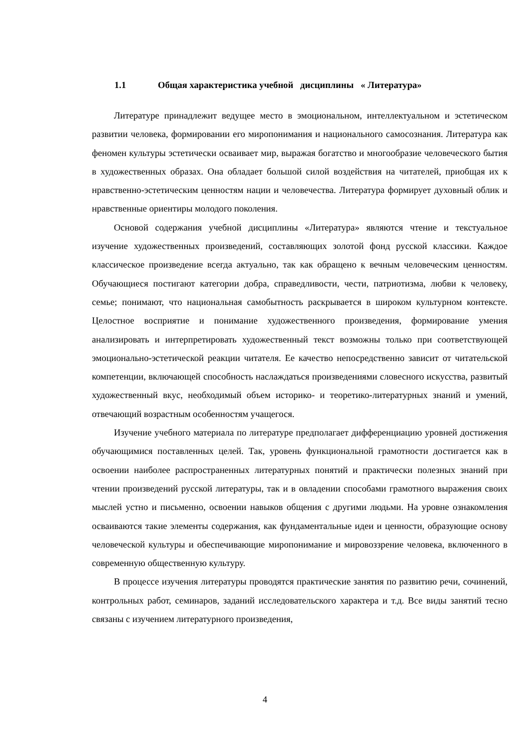1.1 Общая характеристика учебной дисциплины « Литература»
Литературе принадлежит ведущее место в эмоциональном, интеллектуальном и эстетическом развитии человека, формировании его миропонимания и национального самосознания. Литература как феномен культуры эстетически осваивает мир, выражая богатство и многообразие человеческого бытия в художественных образах. Она обладает большой силой воздействия на читателей, приобщая их к нравственно-эстетическим ценностям нации и человечества. Литература формирует духовный облик и нравственные ориентиры молодого поколения.
Основой содержания учебной дисциплины «Литература» являются чтение и текстуальное изучение художественных произведений, составляющих золотой фонд русской классики. Каждое классическое произведение всегда актуально, так как обращено к вечным человеческим ценностям. Обучающиеся постигают категории добра, справедливости, чести, патриотизма, любви к человеку, семье; понимают, что национальная самобытность раскрывается в широком культурном контексте. Целостное восприятие и понимание художественного произведения, формирование умения анализировать и интерпретировать художественный текст возможны только при соответствующей эмоционально-эстетической реакции читателя. Ее качество непосредственно зависит от читательской компетенции, включающей способность наслаждаться произведениями словесного искусства, развитый художественный вкус, необходимый объем историко- и теоретико-литературных знаний и умений, отвечающий возрастным особенностям учащегося.
Изучение учебного материала по литературе предполагает дифференциацию уровней достижения обучающимися поставленных целей. Так, уровень функциональной грамотности достигается как в освоении наиболее распространенных литературных понятий и практически полезных знаний при чтении произведений русской литературы, так и в овладении способами грамотного выражения своих мыслей устно и письменно, освоении навыков общения с другими людьми. На уровне ознакомления осваиваются такие элементы содержания, как фундаментальные идеи и ценности, образующие основу человеческой культуры и обеспечивающие миропонимание и мировоззрение человека, включенного в современную общественную культуру.
В процессе изучения литературы проводятся практические занятия по развитию речи, сочинений, контрольных работ, семинаров, заданий исследовательского характера и т.д. Все виды занятий тесно связаны с изучением литературного произведения,
4